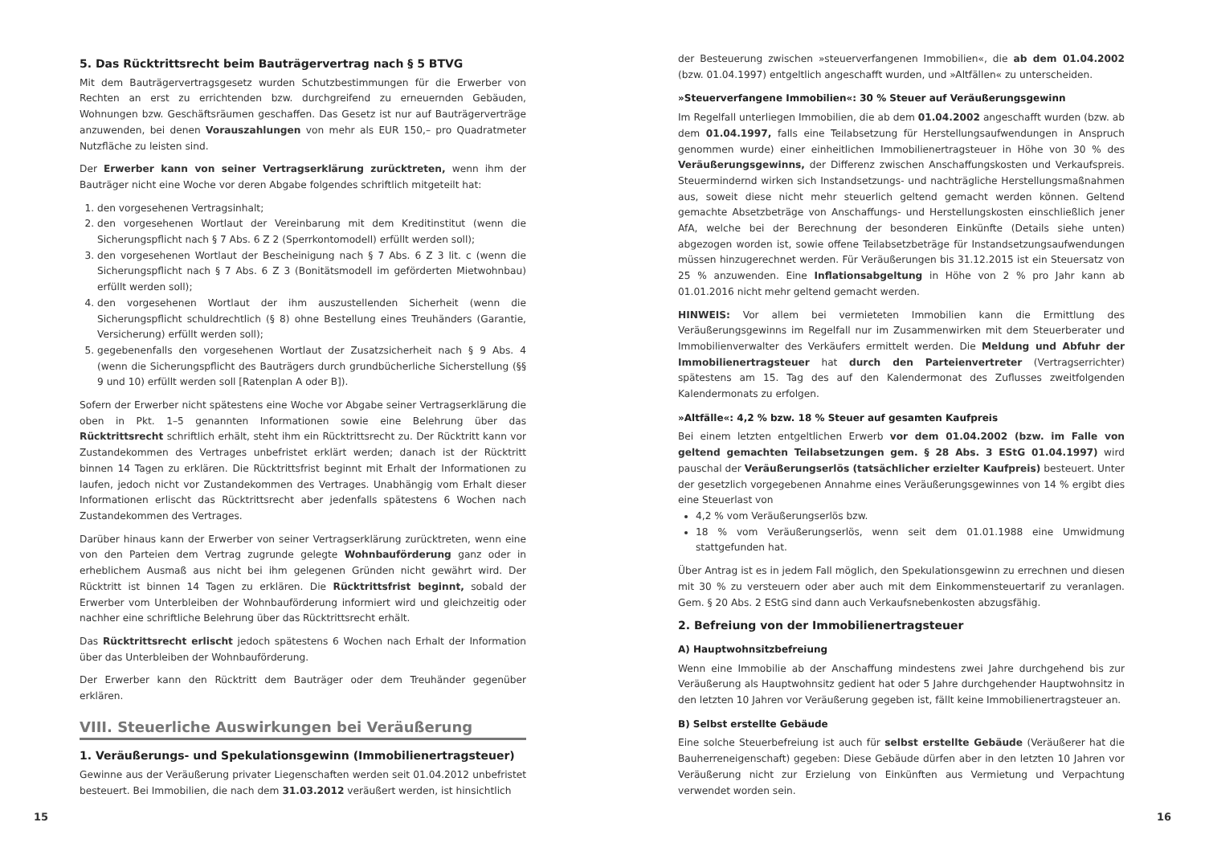5. Das Rücktrittsrecht beim Bauträgervertrag nach § 5 BTVG
Mit dem Bauträgervertragsgesetz wurden Schutzbestimmungen für die Erwerber von Rechten an erst zu errichtenden bzw. durchgreifend zu erneuernden Gebäuden, Wohnungen bzw. Geschäftsräumen geschaffen. Das Gesetz ist nur auf Bauträgerverträge anzuwenden, bei denen Vorauszahlungen von mehr als EUR 150,– pro Quadratmeter Nutzfläche zu leisten sind.
Der Erwerber kann von seiner Vertragserklärung zurücktreten, wenn ihm der Bauträger nicht eine Woche vor deren Abgabe folgendes schriftlich mitgeteilt hat:
1. den vorgesehenen Vertragsinhalt;
2. den vorgesehenen Wortlaut der Vereinbarung mit dem Kreditinstitut (wenn die Sicherungspflicht nach § 7 Abs. 6 Z 2 (Sperrkontomodell) erfüllt werden soll);
3. den vorgesehenen Wortlaut der Bescheinigung nach § 7 Abs. 6 Z 3 lit. c (wenn die Sicherungspflicht nach § 7 Abs. 6 Z 3 (Bonitätsmodell im geförderten Mietwohnbau) erfüllt werden soll);
4. den vorgesehenen Wortlaut der ihm auszustellenden Sicherheit (wenn die Sicherungspflicht schuldrechtlich (§ 8) ohne Bestellung eines Treuhänders (Garantie, Versicherung) erfüllt werden soll);
5. gegebenenfalls den vorgesehenen Wortlaut der Zusatzsicherheit nach § 9 Abs. 4 (wenn die Sicherungspflicht des Bauträgers durch grundbücherliche Sicherstellung (§§ 9 und 10) erfüllt werden soll [Ratenplan A oder B]).
Sofern der Erwerber nicht spätestens eine Woche vor Abgabe seiner Vertragserklärung die oben in Pkt. 1–5 genannten Informationen sowie eine Belehrung über das Rücktrittsrecht schriftlich erhält, steht ihm ein Rücktrittsrecht zu. Der Rücktritt kann vor Zustandekommen des Vertrages unbefristet erklärt werden; danach ist der Rücktritt binnen 14 Tagen zu erklären. Die Rücktrittsfrist beginnt mit Erhalt der Informationen zu laufen, jedoch nicht vor Zustandekommen des Vertrages. Unabhängig vom Erhalt dieser Informationen erlischt das Rücktrittsrecht aber jedenfalls spätestens 6 Wochen nach Zustandekommen des Vertrages.
Darüber hinaus kann der Erwerber von seiner Vertragserklärung zurücktreten, wenn eine von den Parteien dem Vertrag zugrunde gelegte Wohnbauförderung ganz oder in erheblichem Ausmaß aus nicht bei ihm gelegenen Gründen nicht gewährt wird. Der Rücktritt ist binnen 14 Tagen zu erklären. Die Rücktrittsfrist beginnt, sobald der Erwerber vom Unterbleiben der Wohnbauförderung informiert wird und gleichzeitig oder nachher eine schriftliche Belehrung über das Rücktrittsrecht erhält.
Das Rücktrittsrecht erlischt jedoch spätestens 6 Wochen nach Erhalt der Information über das Unterbleiben der Wohnbauförderung.
Der Erwerber kann den Rücktritt dem Bauträger oder dem Treuhänder gegenüber erklären.
VIII. Steuerliche Auswirkungen bei Veräußerung
1. Veräußerungs- und Spekulationsgewinn (Immobilienertragsteuer)
Gewinne aus der Veräußerung privater Liegenschaften werden seit 01.04.2012 unbefristet besteuert. Bei Immobilien, die nach dem 31.03.2012 veräußert werden, ist hinsichtlich
15
der Besteuerung zwischen »steuerverfangenen Immobilien«, die ab dem 01.04.2002 (bzw. 01.04.1997) entgeltlich angeschafft wurden, und »Altfällen« zu unterscheiden.
»Steuerverfangene Immobilien«: 30 % Steuer auf Veräußerungsgewinn
Im Regelfall unterliegen Immobilien, die ab dem 01.04.2002 angeschafft wurden (bzw. ab dem 01.04.1997, falls eine Teilabsetzung für Herstellungsaufwendungen in Anspruch genommen wurde) einer einheitlichen Immobilienertragsteuer in Höhe von 30 % des Veräußerungsgewinns, der Differenz zwischen Anschaffungskosten und Verkaufspreis. Steuermindernd wirken sich Instandsetzungs- und nachträgliche Herstellungsmaßnahmen aus, soweit diese nicht mehr steuerlich geltend gemacht werden können. Geltend gemachte Absetzbeträge von Anschaffungs- und Herstellungskosten einschließlich jener AfA, welche bei der Berechnung der besonderen Einkünfte (Details siehe unten) abgezogen worden ist, sowie offene Teilabsetzbeträge für Instandsetzungsaufwendungen müssen hinzugerechnet werden. Für Veräußerungen bis 31.12.2015 ist ein Steuersatz von 25 % anzuwenden. Eine Inflationsabgeltung in Höhe von 2 % pro Jahr kann ab 01.01.2016 nicht mehr geltend gemacht werden.
HINWEIS: Vor allem bei vermieteten Immobilien kann die Ermittlung des Veräußerungsgewinns im Regelfall nur im Zusammenwirken mit dem Steuerberater und Immobilienverwalter des Verkäufers ermittelt werden. Die Meldung und Abfuhr der Immobilienertragsteuer hat durch den Parteienvertreter (Vertragserrichter) spätestens am 15. Tag des auf den Kalendermonat des Zuflusses zweitfolgenden Kalendermonats zu erfolgen.
»Altfälle«: 4,2 % bzw. 18 % Steuer auf gesamten Kaufpreis
Bei einem letzten entgeltlichen Erwerb vor dem 01.04.2002 (bzw. im Falle von geltend gemachten Teilabsetzungen gem. § 28 Abs. 3 EStG 01.04.1997) wird pauschal der Veräußerungserlös (tatsächlicher erzielter Kaufpreis) besteuert. Unter der gesetzlich vorgegebenen Annahme eines Veräußerungsgewinnes von 14 % ergibt dies eine Steuerlast von
4,2 % vom Veräußerungserlös bzw.
18 % vom Veräußerungserlös, wenn seit dem 01.01.1988 eine Umwidmung stattgefunden hat.
Über Antrag ist es in jedem Fall möglich, den Spekulationsgewinn zu errechnen und diesen mit 30 % zu versteuern oder aber auch mit dem Einkommensteuertarif zu veranlagen. Gem. § 20 Abs. 2 EStG sind dann auch Verkaufsnebenkosten abzugsfähig.
2. Befreiung von der Immobilienertragsteuer
A) Hauptwohnsitzbefreiung
Wenn eine Immobilie ab der Anschaffung mindestens zwei Jahre durchgehend bis zur Veräußerung als Hauptwohnsitz gedient hat oder 5 Jahre durchgehender Hauptwohnsitz in den letzten 10 Jahren vor Veräußerung gegeben ist, fällt keine Immobilienertragsteuer an.
B) Selbst erstellte Gebäude
Eine solche Steuerbefreiung ist auch für selbst erstellte Gebäude (Veräußerer hat die Bauherreneigenschaft) gegeben: Diese Gebäude dürfen aber in den letzten 10 Jahren vor Veräußerung nicht zur Erzielung von Einkünften aus Vermietung und Verpachtung verwendet worden sein.
16